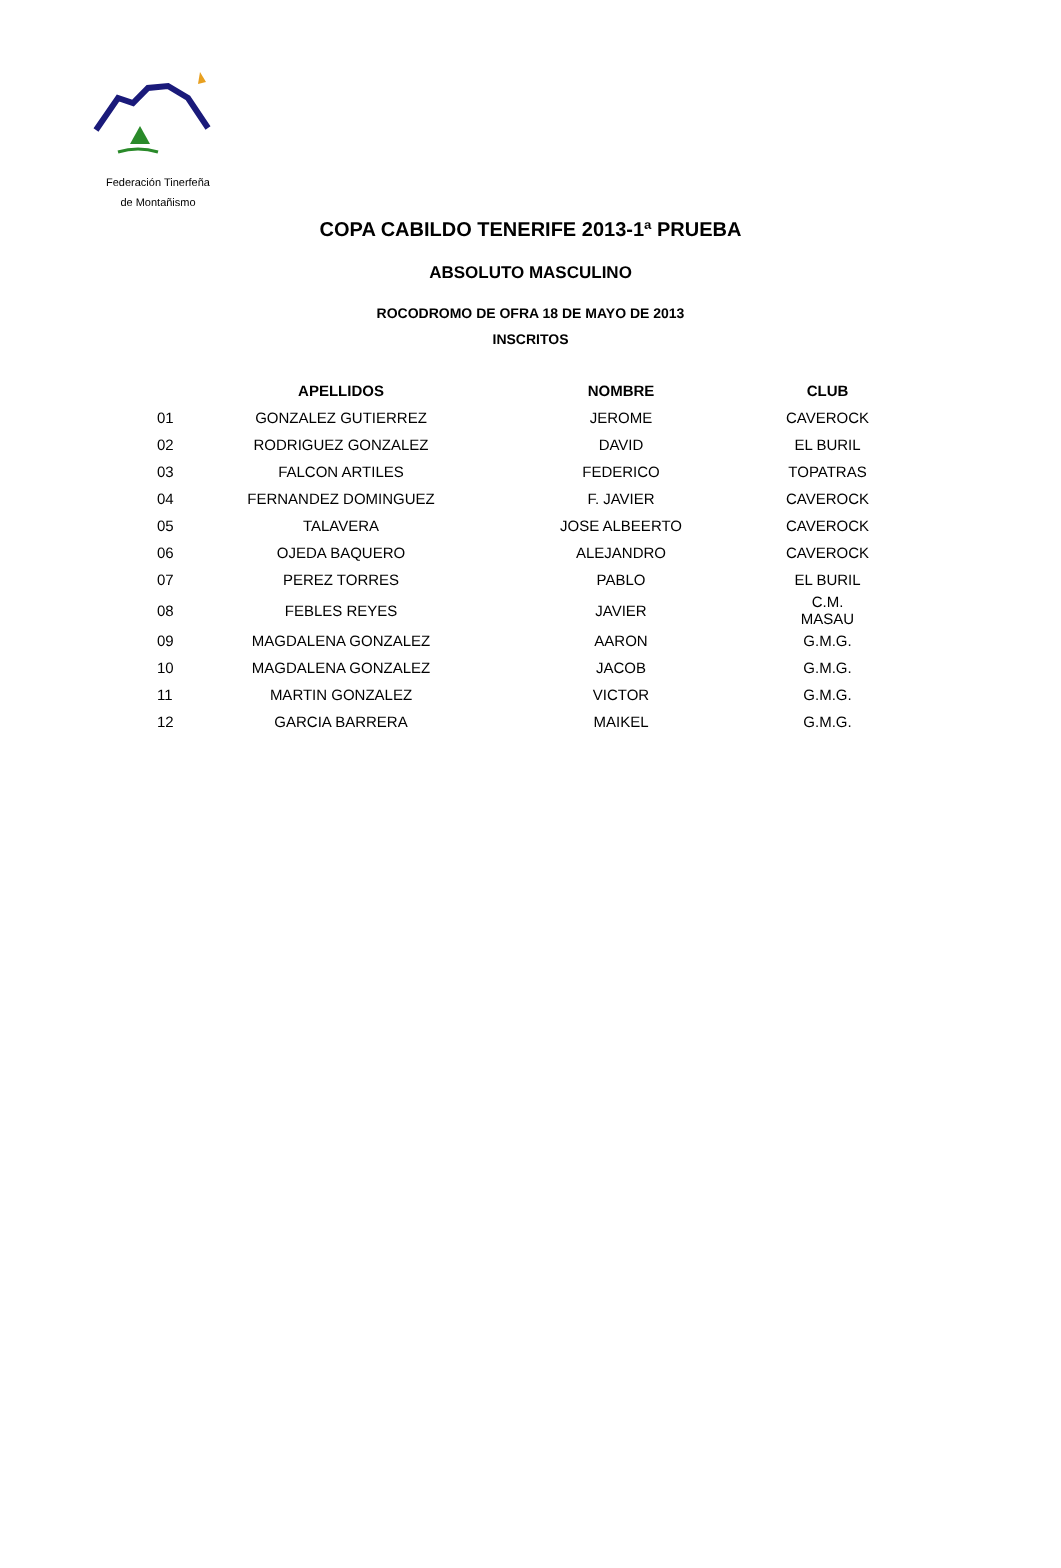Federación Tinerfeña
de Montañismo
COPA CABILDO TENERIFE 2013-1ª PRUEBA
ABSOLUTO MASCULINO
ROCODROMO DE OFRA 18 DE MAYO DE 2013
INSCRITOS
| | APELLIDOS | NOMBRE | CLUB |
| --- | --- | --- | --- |
| 01 | GONZALEZ GUTIERREZ | JEROME | CAVEROCK |
| 02 | RODRIGUEZ GONZALEZ | DAVID | EL BURIL |
| 03 | FALCON ARTILES | FEDERICO | TOPATRAS |
| 04 | FERNANDEZ DOMINGUEZ | F. JAVIER | CAVEROCK |
| 05 | TALAVERA | JOSE ALBEERTO | CAVEROCK |
| 06 | OJEDA BAQUERO | ALEJANDRO | CAVEROCK |
| 07 | PEREZ TORRES | PABLO | EL BURIL |
| 08 | FEBLES REYES | JAVIER | C.M. MASAU |
| 09 | MAGDALENA GONZALEZ | AARON | G.M.G. |
| 10 | MAGDALENA GONZALEZ | JACOB | G.M.G. |
| 11 | MARTIN GONZALEZ | VICTOR | G.M.G. |
| 12 | GARCIA BARRERA | MAIKEL | G.M.G. |